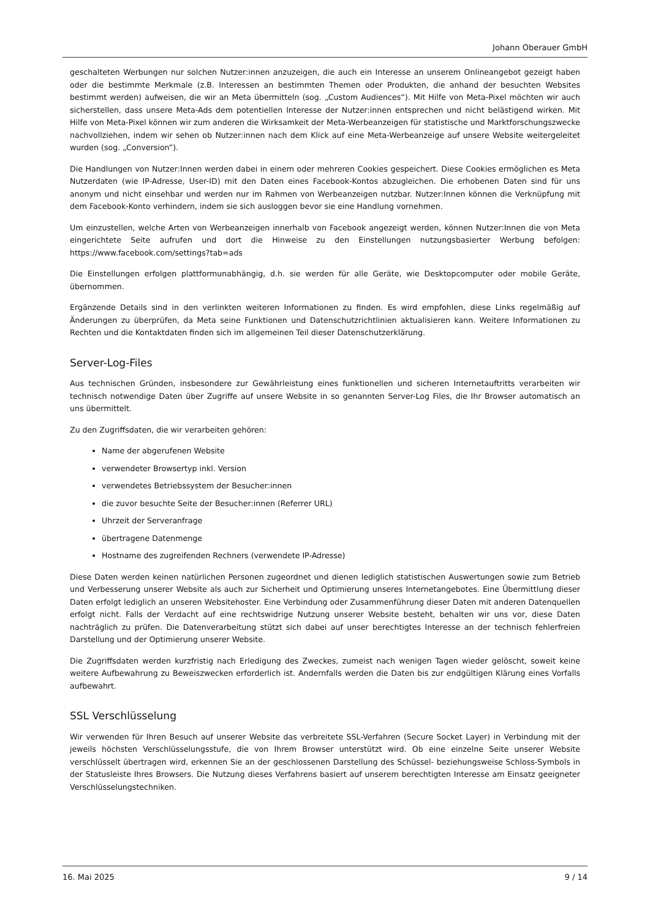Johann Oberauer GmbH
geschalteten Werbungen nur solchen Nutzer:innen anzuzeigen, die auch ein Interesse an unserem Onlineangebot gezeigt haben oder die bestimmte Merkmale (z.B. Interessen an bestimmten Themen oder Produkten, die anhand der besuchten Websites bestimmt werden) aufweisen, die wir an Meta übermitteln (sog. „Custom Audiences“). Mit Hilfe von Meta-Pixel möchten wir auch sicherstellen, dass unsere Meta-Ads dem potentiellen Interesse der Nutzer:innen entsprechen und nicht belästigend wirken. Mit Hilfe von Meta-Pixel können wir zum anderen die Wirksamkeit der Meta-Werbeanzeigen für statistische und Marktforschungszwecke nachvollziehen, indem wir sehen ob Nutzer:innen nach dem Klick auf eine Meta-Werbeanzeige auf unsere Website weitergeleitet wurden (sog. „Conversion“).
Die Handlungen von Nutzer:Innen werden dabei in einem oder mehreren Cookies gespeichert. Diese Cookies ermöglichen es Meta Nutzerdaten (wie IP-Adresse, User-ID) mit den Daten eines Facebook-Kontos abzugleichen. Die erhobenen Daten sind für uns anonym und nicht einsehbar und werden nur im Rahmen von Werbeanzeigen nutzbar. Nutzer:Innen können die Verknüpfung mit dem Facebook-Konto verhindern, indem sie sich ausloggen bevor sie eine Handlung vornehmen.
Um einzustellen, welche Arten von Werbeanzeigen innerhalb von Facebook angezeigt werden, können Nutzer:Innen die von Meta eingerichtete Seite aufrufen und dort die Hinweise zu den Einstellungen nutzungsbasierter Werbung befolgen: https://www.facebook.com/settings?tab=ads
Die Einstellungen erfolgen plattformunabhängig, d.h. sie werden für alle Geräte, wie Desktopcomputer oder mobile Geräte, übernommen.
Ergänzende Details sind in den verlinkten weiteren Informationen zu finden. Es wird empfohlen, diese Links regelmäßig auf Änderungen zu überprüfen, da Meta seine Funktionen und Datenschutzrichtlinien aktualisieren kann. Weitere Informationen zu Rechten und die Kontaktdaten finden sich im allgemeinen Teil dieser Datenschutzerklärung.
Server-Log-Files
Aus technischen Gründen, insbesondere zur Gewährleistung eines funktionellen und sicheren Internetauftritts verarbeiten wir technisch notwendige Daten über Zugriffe auf unsere Website in so genannten Server-Log Files, die Ihr Browser automatisch an uns übermittelt.
Zu den Zugriffsdaten, die wir verarbeiten gehören:
Name der abgerufenen Website
verwendeter Browsertyp inkl. Version
verwendetes Betriebssystem der Besucher:innen
die zuvor besuchte Seite der Besucher:innen (Referrer URL)
Uhrzeit der Serveranfrage
übertragene Datenmenge
Hostname des zugreifenden Rechners (verwendete IP-Adresse)
Diese Daten werden keinen natürlichen Personen zugeordnet und dienen lediglich statistischen Auswertungen sowie zum Betrieb und Verbesserung unserer Website als auch zur Sicherheit und Optimierung unseres Internetangebotes. Eine Übermittlung dieser Daten erfolgt lediglich an unseren Websitehoster. Eine Verbindung oder Zusammenführung dieser Daten mit anderen Datenquellen erfolgt nicht. Falls der Verdacht auf eine rechtswidrige Nutzung unserer Website besteht, behalten wir uns vor, diese Daten nachträglich zu prüfen. Die Datenverarbeitung stützt sich dabei auf unser berechtigtes Interesse an der technisch fehlerfreien Darstellung und der Optimierung unserer Website.
Die Zugriffsdaten werden kurzfristig nach Erledigung des Zweckes, zumeist nach wenigen Tagen wieder gelöscht, soweit keine weitere Aufbewahrung zu Beweiszwecken erforderlich ist. Andernfalls werden die Daten bis zur endgültigen Klärung eines Vorfalls aufbewahrt.
SSL Verschlüsselung
Wir verwenden für Ihren Besuch auf unserer Website das verbreitete SSL-Verfahren (Secure Socket Layer) in Verbindung mit der jeweils höchsten Verschlüsselungsstufe, die von Ihrem Browser unterstützt wird. Ob eine einzelne Seite unserer Website verschlüsselt übertragen wird, erkennen Sie an der geschlossenen Darstellung des Schüssel- beziehungsweise Schloss-Symbols in der Statusleiste Ihres Browsers. Die Nutzung dieses Verfahrens basiert auf unserem berechtigten Interesse am Einsatz geeigneter Verschlüsselungstechniken.
16. Mai 2025 9 / 14